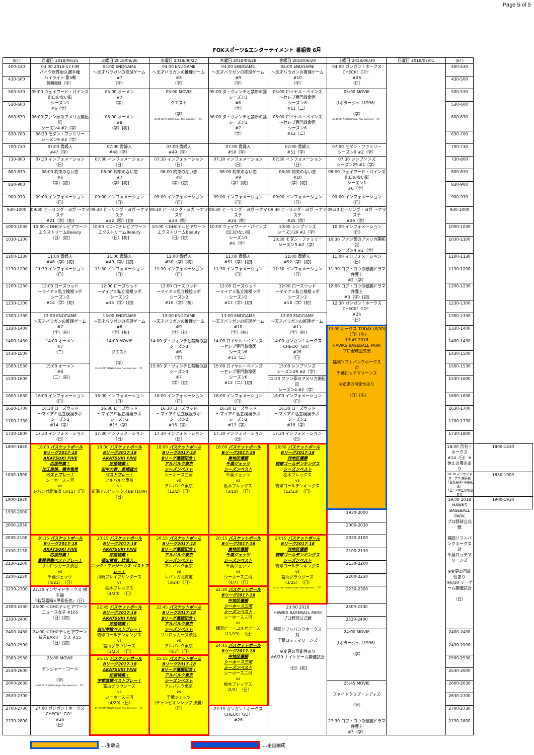Page 5 of 5
FOXスポーツ&エンターテイメント 番組表 6月
| (ET) | 月曜日 2018/06/25 | 火曜日 2018/06/26 | 水曜日 2018/06/27 | 木曜日 2018/06/28 | 金曜日 2018/06/29 | 土曜日 2018/06/30 | 日曜日 2018/07/01 | (ET) | |
| --- | --- | --- | --- | --- | --- | --- | --- | --- | --- |
| 400-430 | 04:00 2016-17 FIM バイク世界耐久選手権 ハイライト 第5戦 鈴鹿8耐（字） | 04:00 ENDGAME ～天才バラガンの推理ゲーム #7 （字） | 04:00 ENDGAME ～天才バラガンの推理ゲーム #8 （字） | 04:00 ENDGAME ～天才バラガンの推理ゲーム #9 （字） | 04:00 ENDGAME ～天才バラガンの推理ゲーム #10 （字） | 04:00 ガンガン！ホークス CHECK！GO！ #26 （日） | | 400-430 | |
| 430-500 | | | | | | | | 430-500 | |
| 500-530 | 05:00 ウェイワード・パインズ 出口のない街 シーズン1 #6（字） | 05:00 オーメン #7 （字） | 05:00 MOVIE クエスト （字） 06:45 2017 HAWKS Super Play Selection！（日） | 05:00 ダ・ヴィンチと禁断の謎 シーズン3 #6 （字） | 05:00 ロイヤル・ペインズ ～セレブ専門救命医 シーズン6 #11（二） | 05:00 MOVIE サボタージュ（1996） （字） 06:45 2017 HAWKS Super Play Selection！（日） | | 500-530 | |
| 530-600 | | | | | | | | 530-600 | |
| 600-630 | 06:00 ファン家のアメリカ開拓記 シーズン4 #2（字） | 06:00 オーメン #8 （字）[初] | | 06:00 ダ・ヴィンチと禁断の謎 シーズン3 #7 （字） | 06:00 ロイヤル・ペインズ ～セレブ専門救命医 シーズン6 #12（二） | | | 600-630 | |
| 630-700 | 06:30 モダン・ファミリー シーズン9 #2（字） | | | | | | | 630-700 | |
| 700-730 | 07:00 貴婦人 #47（字） | 07:00 貴婦人 #48（字） | 07:00 貴婦人 #49（字） | 07:00 貴婦人 #50（字） | 07:00 貴婦人 #51（字） | 07:00 モダン・ファミリー シーズン9 #2（字） | | 700-730 | |
| 730-800 | 07:30 インフォメーション （日） | 07:30 インフォメーション （日） | 07:30 インフォメーション （日） | 07:30 インフォメーション （日） | 07:30 インフォメーション （日） | 07:30 シンプソンズ シーズン29 #2（字） | | 730-800 | |
| 800-830 | 08:00 約束のない恋 #6 （字）[初] | 08:00 約束のない恋 #7 （字）[初] | 08:00 約束のない恋 #8 （字）[初] | 08:00 約束のない恋 #9 （字）[初] | 08:00 約束のない恋 #10 （字）[初] | 08:00 ウェイワード・パインズ 出口のない街 シーズン1 #6（字） | | 800-830 | |
| 830-900 | | | | | | | | 830-900 | |
| 900-930 | 09:00 インフォメーション （日） | 09:00 インフォメーション （日） | 09:00 インフォメーション （日） | 09:00 インフォメーション （日） | 09:00 インフォメーション （日） | 09:00 インフォメーション （日） | | 900-930 | |
| 930-1000 | 09:30 ヒーリング・ヨガ ～ナマステ #21（吹）[初] | 09:30 ヒーリング・ヨガ ～ナマステ #22（吹）[初] | 09:30 ヒーリング・ヨガ ～ナマステ #23（吹） | 09:30 ヒーリング・ヨガ ～ナマステ #24（吹） | 09:30 ヒーリング・ヨガ ～ナマステ #25（吹） | 09:30 ヒーリング・ヨガ ～ナマステ #26（吹） | | 930-1000 | |
| 1000-1030 | 10:00 ＜DHCテレビアワー＞ エクストリームBeauty （日）[初] | 10:00 ＜DHCテレビアワー＞ エクストリームBeauty （日）[初] | 10:00 ＜DHCテレビアワー＞ エクストリームBeauty （日）[初] | 10:00 ウェイワード・パインズ 出口のない街 シーズン1 #6（字） | 10:00 シンプソンズ シーズン29 #2（字） | 10:00 インフォメーション （日） | | 1000-1030 | |
| 1030-1100 | | | | | 10:30 モダン・ファミリー シーズン9 #2（字） | 10:30 ファン家のアメリカ開拓記 シーズン4 #2（字） | | 1030-1100 | |
| 1100-1130 | 11:00 貴婦人 #48（字）[初] | 11:00 貴婦人 #49（字）[初] | 11:00 貴婦人 #50（字）[初] | 11:00 貴婦人 #51（字）[初] | 11:00 貴婦人 #52（字）[初] | 11:00 インフォメーション （日） | | 1100-1130 | |
| 1130-1200 | 11:30 インフォメーション （日） | 11:30 インフォメーション （日） | 11:30 インフォメーション （日） | 11:30 インフォメーション （日） | 11:30 インフォメーション （日） | 11:30 ロブ・ロウの敏腕ドラマ弁護士 #2（字） | | 1130-1200 | |
| 1200-1230 | 12:00 ローズウッド ～マイアミ私立検視ラボ シーズン2 #14（字）[初] | 12:00 ローズウッド ～マイアミ私立検視ラボ シーズン2 #15（字）[初] | 12:00 ローズウッド ～マイアミ私立検視ラボ シーズン2 #16（字）[初] | 12:00 ローズウッド ～マイアミ私立検視ラボ シーズン2 #17（字）[初] | 12:00 ローズウッド ～マイアミ私立検視ラボ シーズン2 #18（字）[初] | 12:00 ロブ・ロウの敏腕ドラマ弁護士 #3（字）[初] | | 1200-1230 | |
| 1230-1300 | | | | | | 12:30 ガンガン！ホークス CHECK！GO！ #26 （日） | | 1230-1300 | |
| 1300-1330 | 13:00 ENDGAME ～天才バラガンの推理ゲーム #7 （字）[初] | 13:00 ENDGAME ～天才バラガンの推理ゲーム #8 （字）[初] | 13:00 ENDGAME ～天才バラガンの推理ゲーム #9 （字）[初] | 13:00 ENDGAME ～天才バラガンの推理ゲーム #10 （字）[初] | 13:00 ENDGAME ～天才バラガンの推理ゲーム #11 （字）[初] | | | 1300-1330 | |
| 1330-1400 | | | | | | 13:30 ホークス TODAY (6/30)（日）[生] 13:45 2018 HAWKS BASEBALL PARK プロ野球公式戦 福岡ソフトバンクホークス 対 千葉ロッテマリーンズ ※変更の可能性あり （日）[生] | | 1330-1400 | |
| 1400-1430 | 14:00 オーメン #7 （二） | 14:00 MOVIE クエスト （字） 15:45 2017 HAWKS Super Play Selection！（日） | 14:00 ダ・ヴィンチと禁断の謎 シーズン3 #6 （字） | 14:00 ロイヤル・ペインズ ～セレブ専門救命医 シーズン6 #11（二） | 14:00 ガンガン！ホークス CHECK！GO！ #26 （日） | | | 1400-1430 | |
| 1430-1500 | | | | | | | | 1430-1500 | |
| 1500-1530 | 15:00 オーメン #8 （二）[初] | | 15:00 ダ・ヴィンチと禁断の謎 シーズン3 #7 （字）[初] | 15:00 ロイヤル・ペインズ ～セレブ専門救命医 シーズン6 #12（二）[初] | 15:00 シンプソンズ シーズン29 #2（字） | | | 1500-1530 | |
| 1530-1600 | | | | | 15:30 ファン家のアメリカ開拓記 シーズン4 #2（字） | | | 1530-1600 | |
| 1600-1630 | 16:00 インフォメーション （日） | 16:00 インフォメーション （日） | 16:00 インフォメーション （日） | 16:00 インフォメーション （日） | 16:00 インフォメーション （日） | | | 1600-1630 | |
| 1630-1700 | 16:30 ローズウッド ～マイアミ私立検視ラボ シーズン2 #14（字） | 16:30 ローズウッド ～マイアミ私立検視ラボ シーズン2 #15（字） | 16:30 ローズウッド ～マイアミ私立検視ラボ シーズン2 #16（字） | 16:30 ローズウッド ～マイアミ私立検視ラボ シーズン2 #17（字） | 16:30 ローズウッド ～マイアミ私立検視ラボ シーズン2 #18（字） | | | 1630-1700 | |
| 1700-1730 | | | | | | | | 1700-1730 | |
| 1730-1800 | 17:30 インフォメーション （日） | 17:30 インフォメーション （日） | 17:30 インフォメーション （日） | 17:30 インフォメーション （日） | 17:30 インフォメーション （日） | | | 1730-1800 | |
| 1800-1830 | 18:00 バスケットボール Bリーグ2017-18 AKATSUKI FIVE 応援特集！ 比江島慎、橋本竜馬 ベストプレー！ シーホース三河 vs レバンガ北海道 (3/11)（日） | 18:00 バスケットボール Bリーグ2017-18 AKATSUKI FIVE 応援特集！ 田中大貴、馬場雄大 ベストプレー！ アルバルク東京 vs 新潟アルビレックスBB (10/9) （日） | 18:00 バスケットボール Bリーグ2017-18 Bリーグ優勝記念！ アルバルク東京 シーズンベスト シーホース三河 vs アルバルク東京 （12/2）（日） | 18:00 バスケットボール Bリーグ2017-18 東地区優勝 千葉ジェッツ シーズンベスト 千葉ジェッツ vs 栃木ブレックス （3/18）（日） | 18:00 バスケットボール Bリーグ2017-18 西地区優勝 琉球ゴールデンキングス シーズンベスト 栃木ブレックス vs 琉球ゴールデンキングス （12/23）（日） | | | 18:00 月刊！ホークス #14（日）※休止の場合あり | 1800-1830 |
| 1830-1900 | | | | | | | | 18:30 インサイドホークス 捕手論 『若菜嘉晴×甲斐拓也』 （日）※休止の場合あり | 1830-1900 |
| 1900-1930 | | | | | | | | 19:00 2018 HAWKS BASEBALL PARK プロ野球公式戦 福岡ソフトバンクホークス 対 千葉ロッテマリーンズ ※変更の可能性あり ※6/30 デーゲーム開催試合 （日） | 1900-1930 |
| 1930-2000 | | | | | | 1930-2000 | | | |
| 2000-2030 | | | | | | 2000-2030 | | | |
| 2030-2100 | 20:15 バスケットボール Bリーグ2017-18 AKATSUKI FIVE 応援特集！ 富樫勇樹ベストプレー！ サンロッカーズ渋谷 vs 千葉ジェッツ （4/21）（日） | 20:15 バスケットボール Bリーグ2017-18 AKATSUKI FIVE 応援特集！ 篠山竜青、辻直人、 ニック・ファジーカス ベストプレー！ 川崎ブレイブサンダース vs 栃木ブレックス （4/20）（日） | 20:15 バスケットボール Bリーグ2017-18 Bリーグ優勝記念！ アルバルク東京 シーズンベスト アルバルク東京 vs レバンガ北海道 （3/24）（日） | 20:15 バスケットボール Bリーグ2017-18 東地区優勝 千葉ジェッツ シーズンベスト 千葉ジェッツ vs シーホース三河 （4/7）（日） | 20:15 バスケットボール Bリーグ2017-18 西地区優勝 琉球ゴールデンキングス シーズンベスト 琉球ゴールデンキングス vs 富山グラウジーズ （3/25）（日） 22:45 2017 HAWKS Super Play Selection！（日） | 2030-2100 | | | |
| 2100-2130 | | | | | | 2100-2130 | | | |
| 2130-2200 | | | | | | 2130-2200 | | | |
| 2200-2230 | | | | | | 2200-2230 | | | |
| 2230-2300 | 22:30 インサイドホークス 捕手論 『若菜嘉晴×甲斐拓也』（日） | | | 22:30 バスケットボール Bリーグ2017-18 中地区優勝 シーホース三河 シーズンベスト シーホース三河 vs 横浜ビー・コルセアーズ （11/19）（日） | | 2230-2300 | | | |
| 2300-2330 | 23:00 ＜DHCテレビアワー＞ ニュース女子 #165 （日）[初] | 22:45 バスケットボール Bリーグ2017-18 AKATSUKI FIVE 応援特集！ 古川孝敏ベストプレー！ 琉球ゴールデンキングス vs 富山グラウジーズ （3/25）（日） | 22:45 バスケットボール Bリーグ2017-18 Bリーグ優勝記念！ アルバルク東京 シーズンベスト サンロッカーズ渋谷 vs アルバルク東京 （4/7）（日） | | 23:00 2018 HAWKS BASEBALL PARK プロ野球公式戦 福岡ソフトバンクホークス 対 千葉ロッテマリーンズ ※変更の可能性あり ※6/29 ナイトゲーム開催試合 （日）[初] | 2300-2330 | | | |
| 2330-2400 | | | | | | 2330-2400 | | | |
| 2400-2430 | 24:00 ＜DHCテレビアワー＞ 放言BARリークス #55 （日）[初] | | | | | 24:00 MOVIE サボタージュ（1996） （字） | | 2400-2430 | |
| 2430-2500 | | | | 24:45 バスケットボール Bリーグ2017-18 中地区優勝 シーホース三河 シーズンベスト シーホース三河 vs 栃木ブレックス （2/3）（日） | | | | 2430-2500 | |
| 2500-2530 | 25:00 MOVIE デンジャー・コール （字） 26:45 2017 HAWKS Super Play Selection！（日） | 25:15 バスケットボール Bリーグ2017-18 AKATSUKI FIVE 応援特集！ 宇都直輝ベストプレー！ 富山グラウジーズ vs シーホース三河 （4/29）（日） 27:45 2017 HAWKS Super Play Selection！（日） | 25:15 バスケットボール Bリーグ2017-18 Bリーグ優勝記念！ アルバルク東京 シーズンベスト アルバルク東京 vs 千葉ジェッツ （チャンピオンシップ 決勝） （日） | | | | | 2500-2530 | |
| 2530-2600 | | | | | | | | 2530-2600 | |
| 2600-2630 | | | | | | 25:45 MOVIE ファイトクラブ・レディズ （字） | | 2600-2630 | |
| 2630-2700 | | | | | | | | 2630-2700 | |
| 2700-2730 | 27:00 ガンガン！ホークス CHECK！GO！ #26 （日） | | | 27:15 ガンガン！ホークス CHECK！GO！ #26 | | | | 2700-2730 | |
| 2730-2800 | | | | | | 27:30 ロブ・ロウの敏腕ドラマ弁護士 #3（字） | | 2730-2800 | |
…生放送 …企画編成